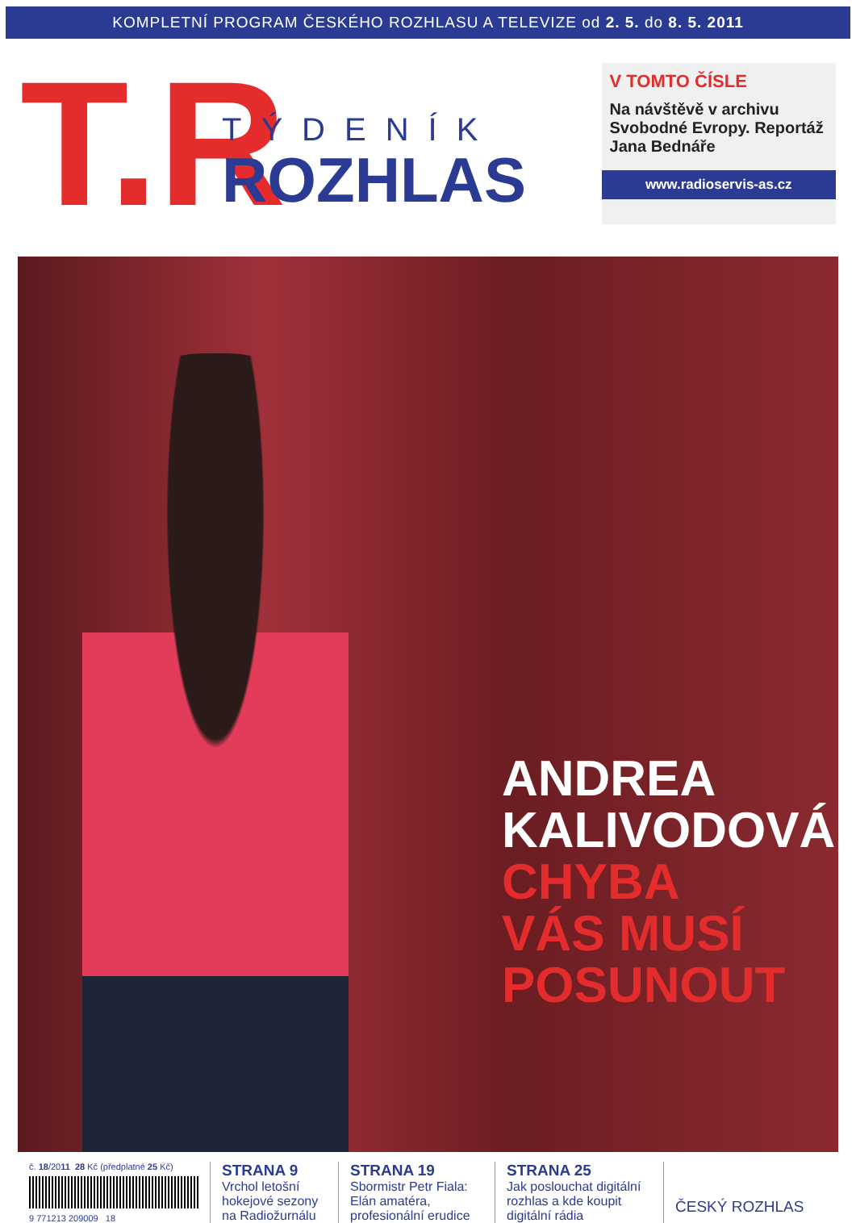KOMPLETNÍ PROGRAM ČESKÉHO ROZHLASU A TELEVIZE od 2. 5. do 8. 5. 2011
T.R
TÝDENÍK
ROZHLAS
V TOMTO ČÍSLE
Na návštěvě v archivu Svobodné Evropy. Reportáž Jana Bednáře
www.radioservis-as.cz
ANDREA
KALIVODOVÁ
CHYBA
VÁS MUSÍ
POSUNOUT
č. 18/2011 28 Kč (předplatné 25 Kč)
9 771213 209009 18
STRANA 9
Vrchol letošní hokejové sezony na Radiožurnálu
STRANA 19
Sbormistr Petr Fiala: Elán amatéra, profesionální erudice
STRANA 25
Jak poslouchat digitální rozhlas a kde koupit digitální rádia
ČESKÝ ROZHLAS